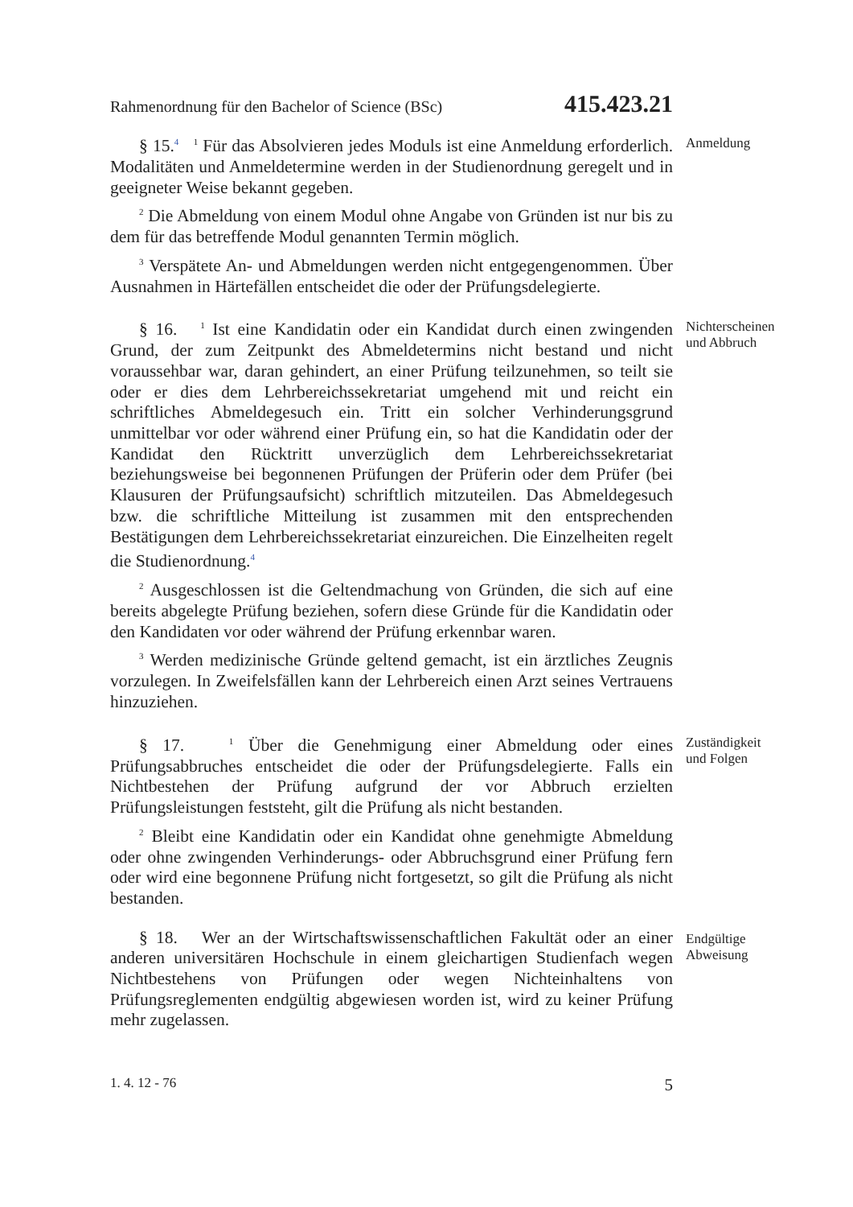Rahmenordnung für den Bachelor of Science (BSc) 415.423.21
§ 15.<sup>4</sup> <sup>1</sup> Für das Absolvieren jedes Moduls ist eine Anmeldung erforderlich. Modalitäten und Anmeldetermine werden in der Studienordnung geregelt und in geeigneter Weise bekannt gegeben.
<sup>2</sup> Die Abmeldung von einem Modul ohne Angabe von Gründen ist nur bis zu dem für das betreffende Modul genannten Termin möglich.
<sup>3</sup> Verspätete An- und Abmeldungen werden nicht entgegengenommen. Über Ausnahmen in Härtefällen entscheidet die oder der Prüfungsdelegierte.
Anmeldung
§ 16. <sup>1</sup> Ist eine Kandidatin oder ein Kandidat durch einen zwingenden Grund, der zum Zeitpunkt des Abmeldetermins nicht bestand und nicht voraussehbar war, daran gehindert, an einer Prüfung teilzunehmen, so teilt sie oder er dies dem Lehrbereichssekretariat umgehend mit und reicht ein schriftliches Abmeldegesuch ein. Tritt ein solcher Verhinderungsgrund unmittelbar vor oder während einer Prüfung ein, so hat die Kandidatin oder der Kandidat den Rücktritt unverzüglich dem Lehrbereichssekretariat beziehungsweise bei begonnenen Prüfungen der Prüferin oder dem Prüfer (bei Klausuren der Prüfungsaufsicht) schriftlich mitzuteilen. Das Abmeldegesuch bzw. die schriftliche Mitteilung ist zusammen mit den entsprechenden Bestätigungen dem Lehrbereichssekretariat einzureichen. Die Einzelheiten regelt die Studienordnung.<sup>4</sup>
<sup>2</sup> Ausgeschlossen ist die Geltendmachung von Gründen, die sich auf eine bereits abgelegte Prüfung beziehen, sofern diese Gründe für die Kandidatin oder den Kandidaten vor oder während der Prüfung erkennbar waren.
<sup>3</sup> Werden medizinische Gründe geltend gemacht, ist ein ärztliches Zeugnis vorzulegen. In Zweifelsfällen kann der Lehrbereich einen Arzt seines Vertrauens hinzuziehen.
Nichterscheinen
und Abbruch
§ 17. <sup>1</sup> Über die Genehmigung einer Abmeldung oder eines Prüfungsabbruches entscheidet die oder der Prüfungsdelegierte. Falls ein Nichtbestehen der Prüfung aufgrund der vor Abbruch erzielten Prüfungsleistungen feststeht, gilt die Prüfung als nicht bestanden.
<sup>2</sup> Bleibt eine Kandidatin oder ein Kandidat ohne genehmigte Abmeldung oder ohne zwingenden Verhinderungs- oder Abbruchsgrund einer Prüfung fern oder wird eine begonnene Prüfung nicht fortgesetzt, so gilt die Prüfung als nicht bestanden.
Zuständigkeit
und Folgen
§ 18. Wer an der Wirtschaftswissenschaftlichen Fakultät oder an einer anderen universitären Hochschule in einem gleichartigen Studienfach wegen Nichtbestehens von Prüfungen oder wegen Nichteinhaltens von Prüfungsreglementen endgültig abgewiesen worden ist, wird zu keiner Prüfung mehr zugelassen.
Endgültige
Abweisung
1. 4. 12 - 76 5